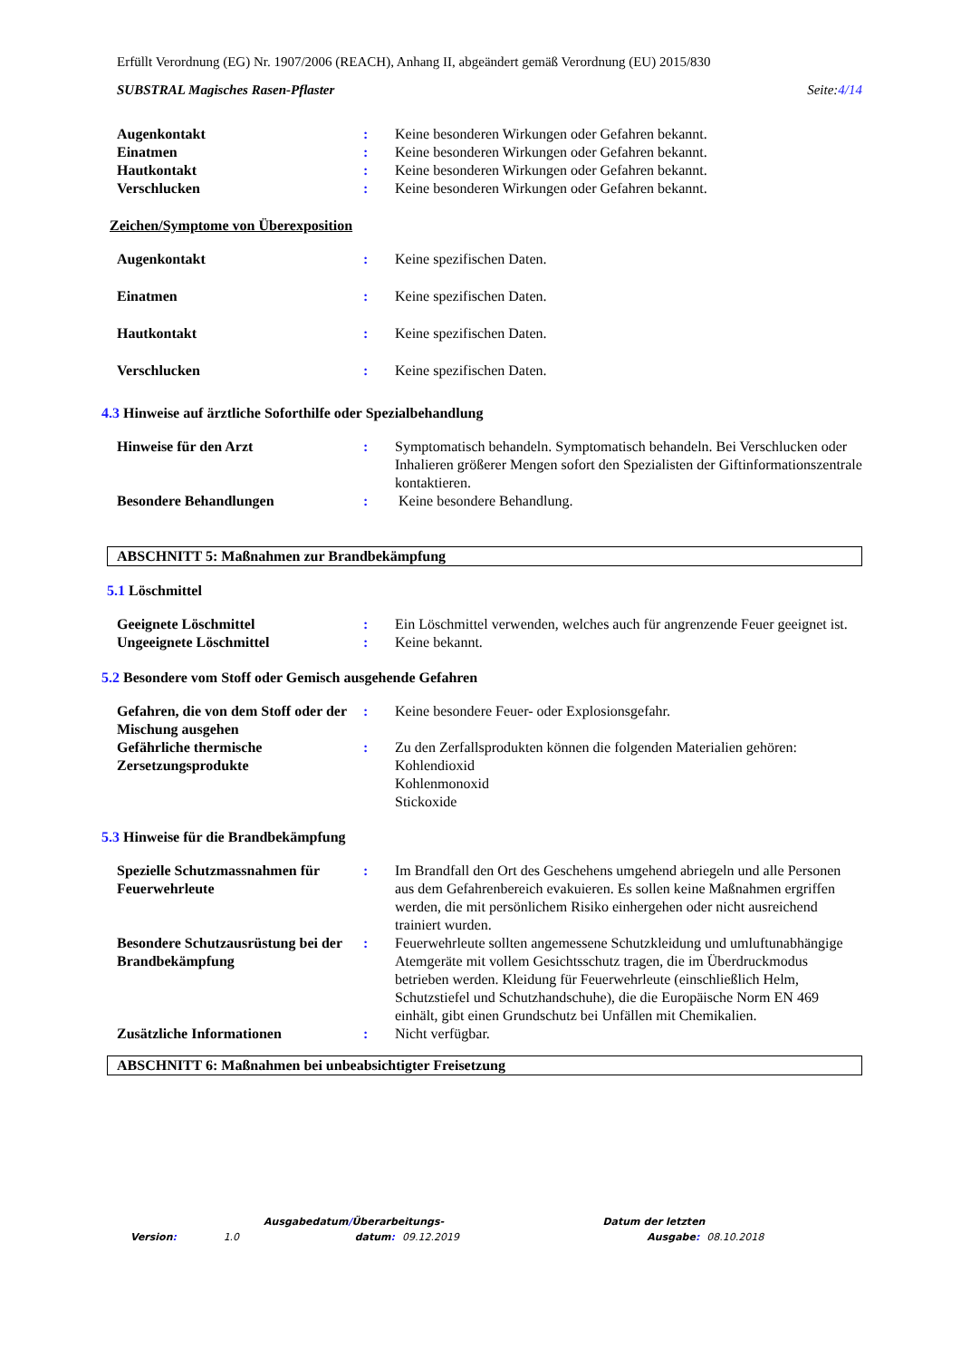Erfüllt Verordnung (EG) Nr. 1907/2006 (REACH), Anhang II, abgeändert gemäß Verordnung (EU) 2015/830
SUBSTRAL Magisches Rasen-Pflaster Seite:4/14
Augenkontakt : Keine besonderen Wirkungen oder Gefahren bekannt.
Einatmen : Keine besonderen Wirkungen oder Gefahren bekannt.
Hautkontakt : Keine besonderen Wirkungen oder Gefahren bekannt.
Verschlucken : Keine besonderen Wirkungen oder Gefahren bekannt.
Zeichen/Symptome von Überexposition
Augenkontakt : Keine spezifischen Daten.
Einatmen : Keine spezifischen Daten.
Hautkontakt : Keine spezifischen Daten.
Verschlucken : Keine spezifischen Daten.
4.3 Hinweise auf ärztliche Soforthilfe oder Spezialbehandlung
Hinweise für den Arzt : Symptomatisch behandeln. Symptomatisch behandeln. Bei Verschlucken oder Inhalieren größerer Mengen sofort den Spezialisten der Giftinformationszentrale kontaktieren.
Besondere Behandlungen : Keine besondere Behandlung.
ABSCHNITT 5: Maßnahmen zur Brandbekämpfung
5.1 Löschmittel
Geeignete Löschmittel : Ein Löschmittel verwenden, welches auch für angrenzende Feuer geeignet ist.
Ungeeignete Löschmittel : Keine bekannt.
5.2 Besondere vom Stoff oder Gemisch ausgehende Gefahren
Gefahren, die von dem Stoff oder der Mischung ausgehen
: Keine besondere Feuer- oder Explosionsgefahr.
Gefährliche thermische Zersetzungsprodukte
: Zu den Zerfallsprodukten können die folgenden Materialien gehören:
Kohlendioxid
Kohlenmonoxid
Stickoxide
5.3 Hinweise für die Brandbekämpfung
Spezielle Schutzmassnahmen für Feuerwehrleute
: Im Brandfall den Ort des Geschehens umgehend abriegeln und alle Personen aus dem Gefahrenbereich evakuieren. Es sollen keine Maßnahmen ergriffen werden, die mit persönlichem Risiko einhergehen oder nicht ausreichend trainiert wurden.
Besondere Schutzausrüstung bei der Brandbekämpfung
: Feuerwehrleute sollten angemessene Schutzkleidung und umluftunabhängige Atemgeräte mit vollem Gesichtsschutz tragen, die im Überdruckmodus betrieben werden. Kleidung für Feuerwehrleute (einschließlich Helm, Schutzstiefel und Schutzhandschuhe), die die Europäische Norm EN 469 einhält, gibt einen Grundschutz bei Unfällen mit Chemikalien.
Zusätzliche Informationen : Nicht verfügbar.
ABSCHNITT 6: Maßnahmen bei unbeabsichtigter Freisetzung
| | | Ausgabedatum / Überarbeitungs- | | | Datum der letzten | |
| Version : | 1.0 | datum : | 09.12.2019 | | Ausgabe : | 08.10.2018 |